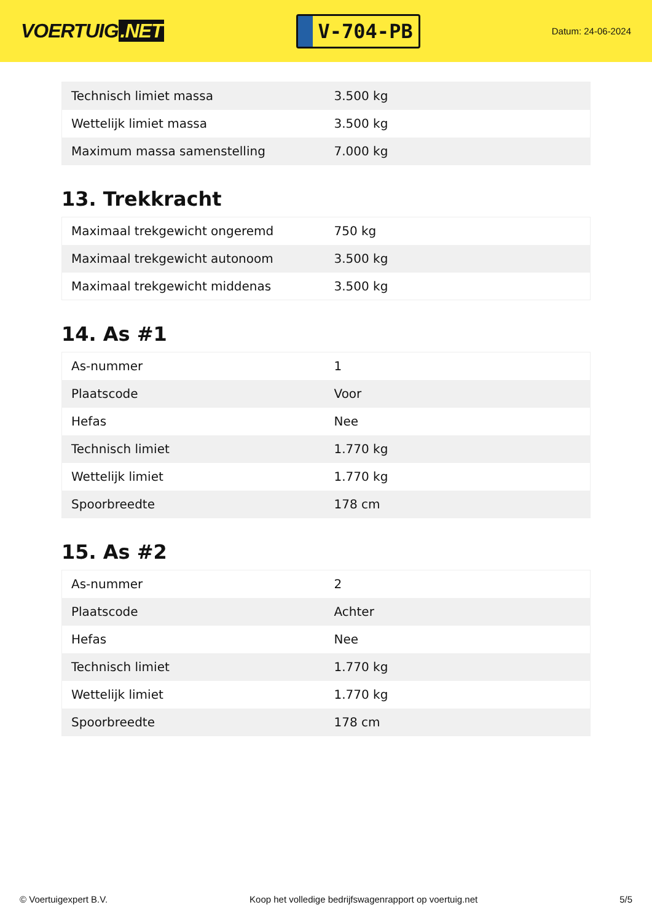VOERTUIG.NET
V-704-PB
Datum: 24-06-2024
| Technisch limiet massa | 3.500 kg |
| Wettelijk limiet massa | 3.500 kg |
| Maximum massa samenstelling | 7.000 kg |
13. Trekkracht
| Maximaal trekgewicht ongeremd | 750 kg |
| Maximaal trekgewicht autonoom | 3.500 kg |
| Maximaal trekgewicht middenas | 3.500 kg |
14. As #1
| As-nummer | 1 |
| Plaatscode | Voor |
| Hefas | Nee |
| Technisch limiet | 1.770 kg |
| Wettelijk limiet | 1.770 kg |
| Spoorbreedte | 178 cm |
15. As #2
| As-nummer | 2 |
| Plaatscode | Achter |
| Hefas | Nee |
| Technisch limiet | 1.770 kg |
| Wettelijk limiet | 1.770 kg |
| Spoorbreedte | 178 cm |
© Voertuigexpert B.V. Koop het volledige bedrijfswagenrapport op voertuig.net 5/5